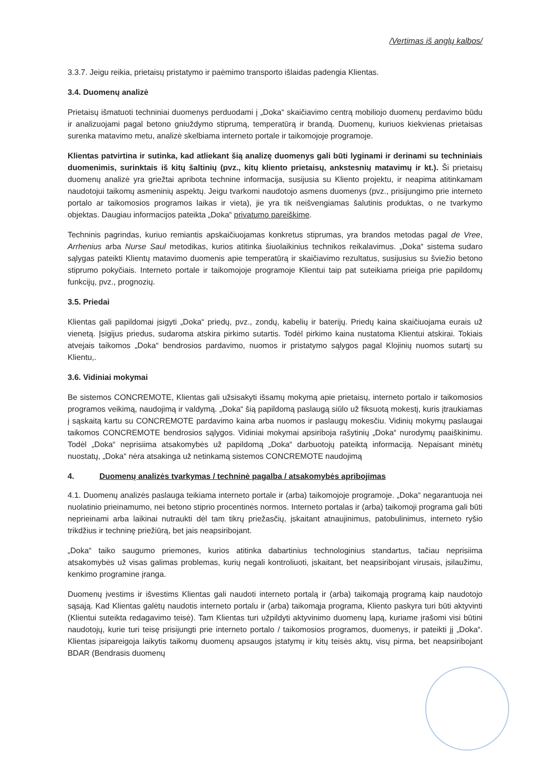/Vertimas iš anglų kalbos/
3.3.7. Jeigu reikia, prietaisų pristatymo ir paėmimo transporto išlaidas padengia Klientas.
3.4. Duomenų analizė
Prietaisų išmatuoti techniniai duomenys perduodami į „Doka“ skaičiavimo centrą mobiliojo duomenų perdavimo būdu ir analizuojami pagal betono gniuždymo stiprumą, temperatūrą ir brandą. Duomenų, kuriuos kiekvienas prietaisas surenka matavimo metu, analizė skelbiama interneto portale ir taikomojoje programoje.
Klientas patvirtina ir sutinka, kad atliekant šią analizę duomenys gali būti lyginami ir derinami su techniniais duomenimis, surinktais iš kitų šaltinių (pvz., kitų kliento prietaisų, ankstesnių matavimų ir kt.). Ši prietaisų duomenų analizė yra griežtai apribota technine informacija, susijusia su Kliento projektu, ir neapima atitinkamam naudotojui taikomų asmeninių aspektų. Jeigu tvarkomi naudotojo asmens duomenys (pvz., prisijungimo prie interneto portalo ar taikomosios programos laikas ir vieta), jie yra tik neišvengiamas šalutinis produktas, o ne tvarkymo objektas. Daugiau informacijos pateikta „Doka“ privatumo pareiškime.
Techninis pagrindas, kuriuo remiantis apskaičiuojamas konkretus stiprumas, yra brandos metodas pagal de Vree, Arrhenius arba Nurse Saul metodikas, kurios atitinka šiuolaikinius technikos reikalavimus. „Doka“ sistema sudaro sąlygas pateikti Klientų matavimo duomenis apie temperatūrą ir skaičiavimo rezultatus, susijusius su šviežio betono stiprumo pokyčiais. Interneto portale ir taikomojoje programoje Klientui taip pat suteikiama prieiga prie papildomų funkcijų, pvz., prognozių.
3.5. Priedai
Klientas gali papildomai įsigyti „Doka“ priedų, pvz., zondų, kabelių ir baterijų. Priedų kaina skaičiuojama eurais už vienetą. Įsigijus priedus, sudaroma atskira pirkimo sutartis. Todėl pirkimo kaina nustatoma Klientui atskirai. Tokiais atvejais taikomos „Doka“ bendrosios pardavimo, nuomos ir pristatymo sąlygos pagal Klojinių nuomos sutartį su Klientu,.
3.6. Vidiniai mokymai
Be sistemos CONCREMOTE, Klientas gali užsisakyti išsamų mokymą apie prietaisų, interneto portalo ir taikomosios programos veikimą, naudojimą ir valdymą. „Doka“ šią papildomą paslaugą siūlo už fiksuotą mokestį, kuris įtraukiamas į sąskaitą kartu su CONCREMOTE pardavimo kaina arba nuomos ir paslaugų mokesčiu. Vidinių mokymų paslaugai taikomos CONCREMOTE bendrosios sąlygos. Vidiniai mokymai apsiriboja rašytinių „Doka“ nurodymų paaiškinimu. Todėl „Doka“ neprisiima atsakomybės už papildomą „Doka“ darbuotojų pateiktą informaciją. Nepaisant minėtų nuostatų, „Doka“ nėra atsakinga už netinkamą sistemos CONCREMOTE naudojimą
4. Duomenų analizės tvarkymas / techninė pagalba / atsakomybės apribojimas
4.1. Duomenų analizės paslauga teikiama interneto portale ir (arba) taikomojoje programoje. „Doka“ negarantuoja nei nuolatinio prieinamumo, nei betono stiprio procentinės normos. Interneto portalas ir (arba) taikomoji programa gali būti neprieinami arba laikinai nutraukti dėl tam tikrų priežasčių, įskaitant atnaujinimus, patobulinimus, interneto ryšio trikdžius ir techninę priežiūrą, bet jais neapsiribojant.
„Doka“ taiko saugumo priemones, kurios atitinka dabartinius technologinius standartus, tačiau neprisiima atsakomybės už visas galimas problemas, kurių negali kontroliuoti, įskaitant, bet neapsiribojant virusais, įsilaužimu, kenkimo programine įranga.
Duomenų įvestims ir išvestims Klientas gali naudoti interneto portalą ir (arba) taikomąją programą kaip naudotojo sąsają. Kad Klientas galėtų naudotis interneto portalu ir (arba) taikomąja programa, Kliento paskyra turi būti aktyvinti (Klientui suteikta redagavimo teisė). Tam Klientas turi užpildyti aktyvinimo duomenų lapą, kuriame įrašomi visi būtini naudotojų, kurie turi teisę prisijungti prie interneto portalo / taikomosios programos, duomenys, ir pateikti jį „Doka“. Klientas įsipareigoja laikytis taikomų duomenų apsaugos įstatymų ir kitų teisės aktų, visų pirma, bet neapsiribojant BDAR (Bendrasis duomenų